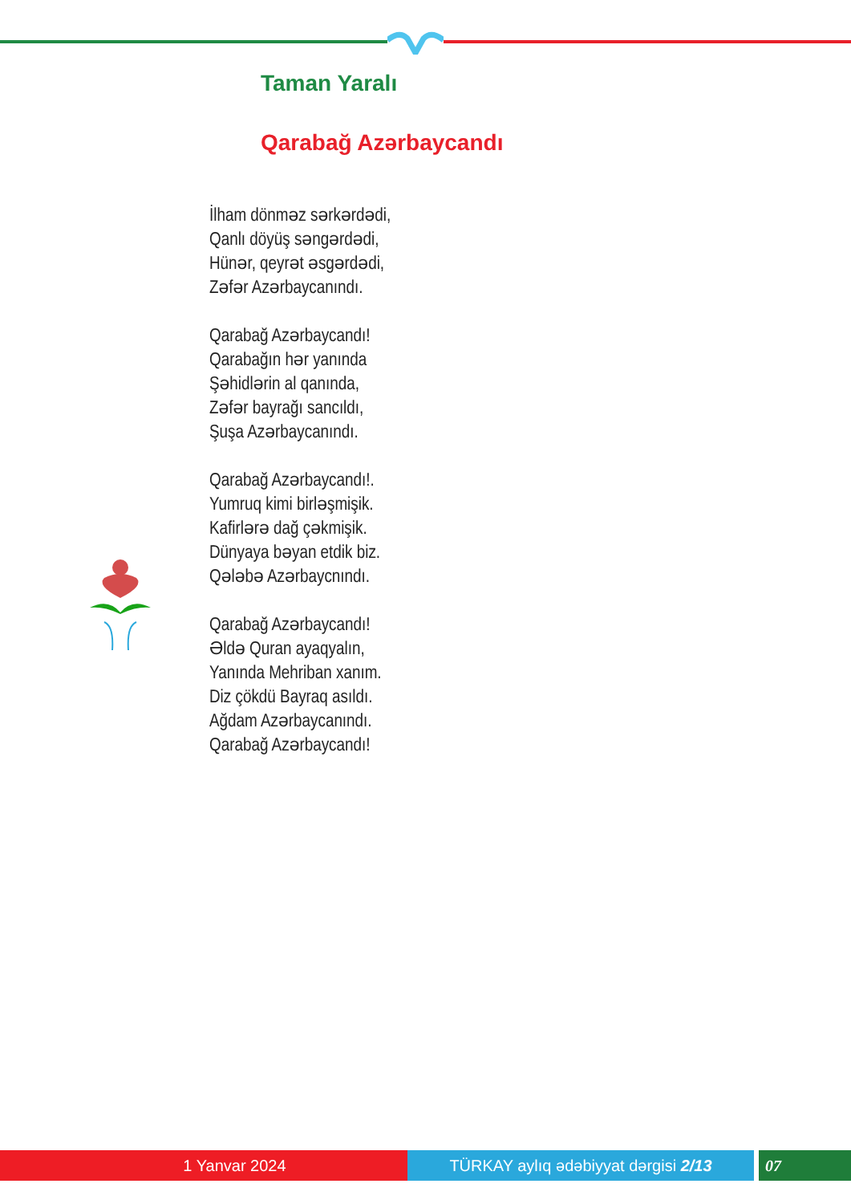Taman Yaralı
Qarabağ Azərbaycandı
İlham dönməz sərkərdədi,
Qanlı döyüş səngərdədi,
Hünər, qeyrət əsgərdədi,
Zəfər Azərbaycanındı.
Qarabağ Azərbaycandı!
Qarabağın hər yanında
Şəhidlərin al qanında,
Zəfər bayrağı sancıldı,
Şuşa Azərbaycanındı.
Qarabağ Azərbaycandı!.
Yumruq kimi birləşmişik.
Kafirlərə dağ çəkmişik.
Dünyaya bəyan etdik biz.
Qələbə Azərbaycnındı.
Qarabağ Azərbaycandı!
Əldə Quran ayaqyalın,
Yanında Mehriban xanım.
Diz çökdü Bayraq asıldı.
Ağdam Azərbaycanındı.
Qarabağ Azərbaycandı!
1 Yanvar 2024 TÜRKAY aylıq ədəbiyyat dərgisi 2/13 07